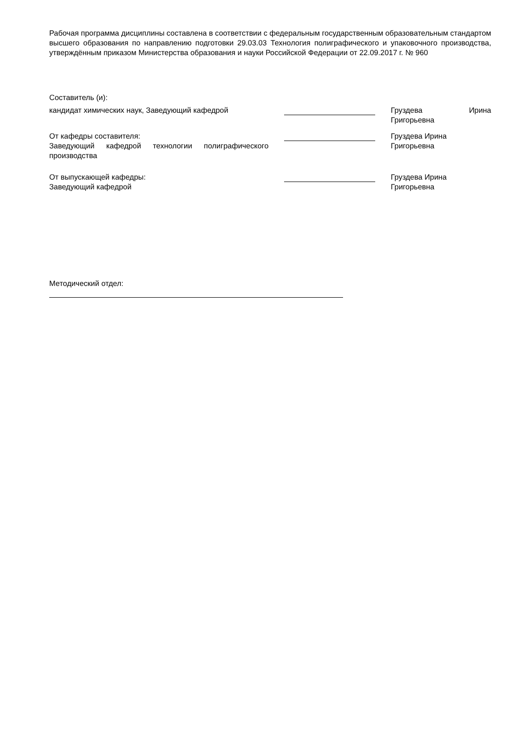Рабочая программа дисциплины составлена в соответствии с федеральным государственным образовательным стандартом высшего образования по направлению подготовки 29.03.03 Технология полиграфического и упаковочного производства, утверждённым приказом Министерства образования и науки Российской Федерации от 22.09.2017 г. № 960
Составитель (и):
кандидат химических наук, Заведующий кафедрой Груздева Ирина
Григорьевна
От кафедры составителя:
Заведующий кафедрой технологии полиграфического производства
Груздева Ирина
Григорьевна
От выпускающей кафедры:
Заведующий кафедрой
Груздева Ирина
Григорьевна
Методический отдел: